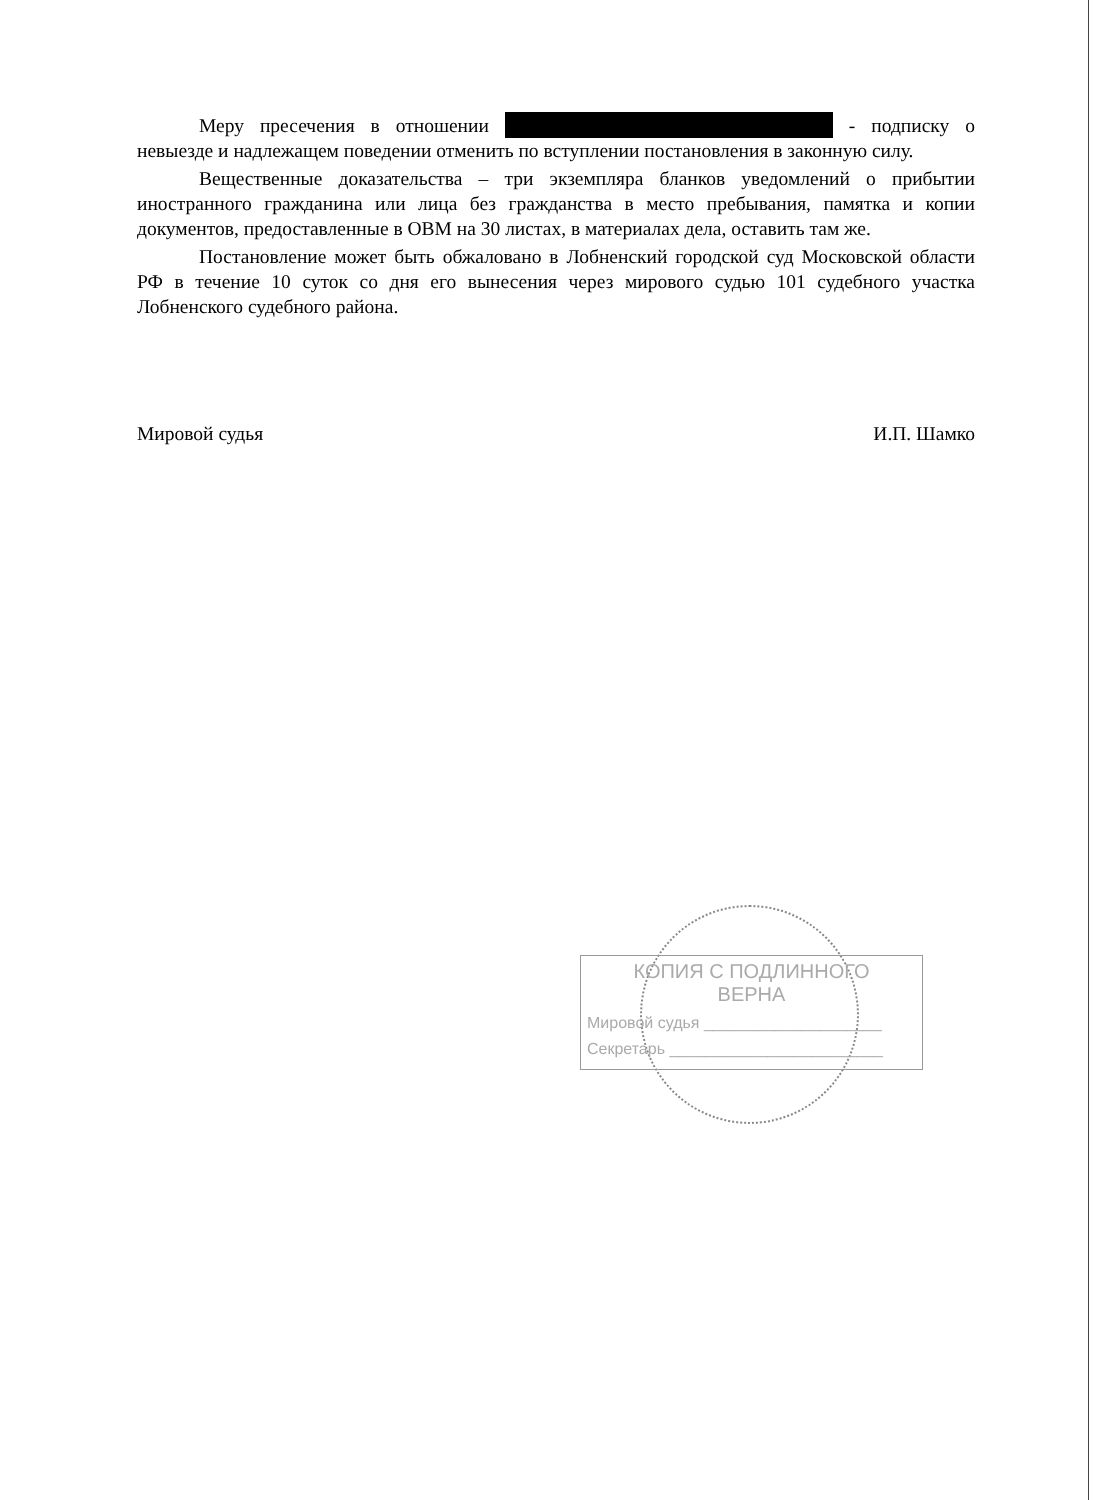Меру пресечения в отношении - подписку о невыезде и надлежащем поведении отменить по вступлении постановления в законную силу.
Вещественные доказательства – три экземпляра бланков уведомлений о прибытии иностранного гражданина или лица без гражданства в место пребывания, памятка и копии документов, предоставленные в ОВМ на 30 листах, в материалах дела, оставить там же.
Постановление может быть обжаловано в Лобненский городской суд Московской области РФ в течение 10 суток со дня его вынесения через мирового судью 101 судебного участка Лобненского судебного района.
Мировой судья И.П. Шамко
КОПИЯ С ПОДЛИННОГО
ВЕРНА
Мировой судья ____________________
Секретарь ________________________